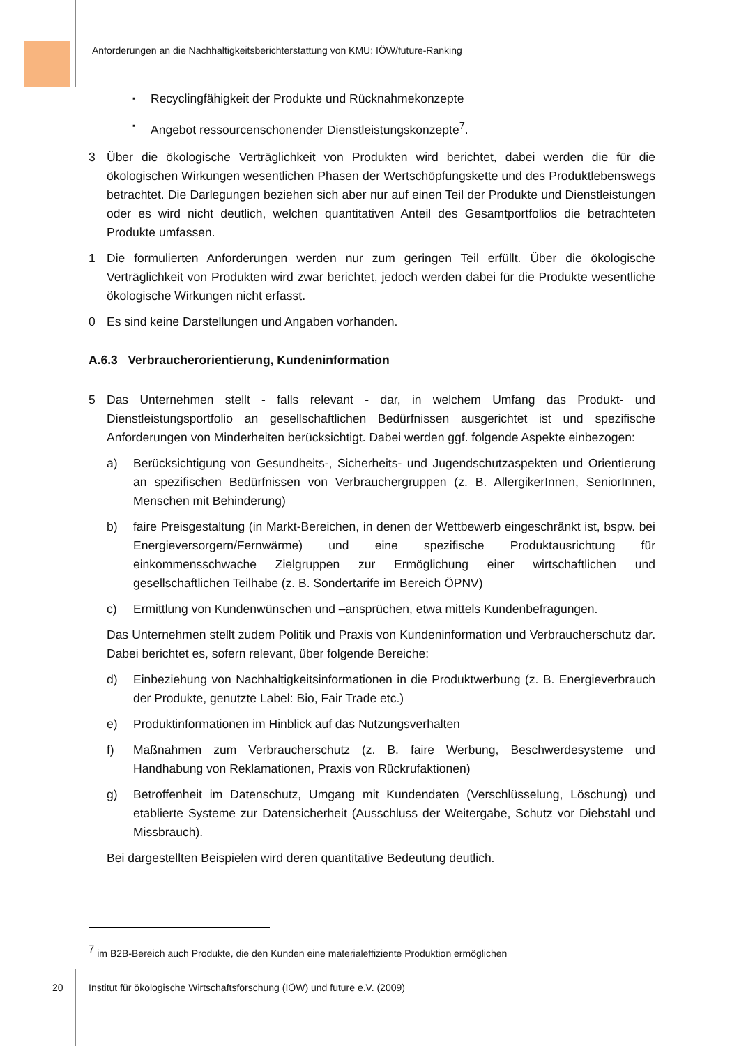Anforderungen an die Nachhaltigkeitsberichterstattung von KMU: IÖW/future-Ranking
▪ Recyclingfähigkeit der Produkte und Rücknahmekonzepte
▪ Angebot ressourcenschonender Dienstleistungskonzepte<sup>7</sup>.
3 Über die ökologische Verträglichkeit von Produkten wird berichtet, dabei werden die für die ökologischen Wirkungen wesentlichen Phasen der Wertschöpfungskette und des Produktlebenswegs betrachtet. Die Darlegungen beziehen sich aber nur auf einen Teil der Produkte und Dienstleistungen oder es wird nicht deutlich, welchen quantitativen Anteil des Gesamtportfolios die betrachteten Produkte umfassen.
1 Die formulierten Anforderungen werden nur zum geringen Teil erfüllt. Über die ökologische Verträglichkeit von Produkten wird zwar berichtet, jedoch werden dabei für die Produkte wesentliche ökologische Wirkungen nicht erfasst.
0 Es sind keine Darstellungen und Angaben vorhanden.
A.6.3 Verbraucherorientierung, Kundeninformation
5 Das Unternehmen stellt - falls relevant - dar, in welchem Umfang das Produkt- und Dienstleistungsportfolio an gesellschaftlichen Bedürfnissen ausgerichtet ist und spezifische Anforderungen von Minderheiten berücksichtigt. Dabei werden ggf. folgende Aspekte einbezogen:
a) Berücksichtigung von Gesundheits-, Sicherheits- und Jugendschutzaspekten und Orientierung an spezifischen Bedürfnissen von Verbrauchergruppen (z. B. AllergikerInnen, SeniorInnen, Menschen mit Behinderung)
b) faire Preisgestaltung (in Markt-Bereichen, in denen der Wettbewerb eingeschränkt ist, bspw. bei Energieversorgern/Fernwärme) und eine spezifische Produktausrichtung für einkommensschwache Zielgruppen zur Ermöglichung einer wirtschaftlichen und gesellschaftlichen Teilhabe (z. B. Sondertarife im Bereich ÖPNV)
c) Ermittlung von Kundenwünschen und –ansprüchen, etwa mittels Kundenbefragungen.
Das Unternehmen stellt zudem Politik und Praxis von Kundeninformation und Verbraucherschutz dar. Dabei berichtet es, sofern relevant, über folgende Bereiche:
d) Einbeziehung von Nachhaltigkeitsinformationen in die Produktwerbung (z. B. Energieverbrauch der Produkte, genutzte Label: Bio, Fair Trade etc.)
e) Produktinformationen im Hinblick auf das Nutzungsverhalten
f) Maßnahmen zum Verbraucherschutz (z. B. faire Werbung, Beschwerdesysteme und Handhabung von Reklamationen, Praxis von Rückrufaktionen)
g) Betroffenheit im Datenschutz, Umgang mit Kundendaten (Verschlüsselung, Löschung) und etablierte Systeme zur Datensicherheit (Ausschluss der Weitergabe, Schutz vor Diebstahl und Missbrauch).
Bei dargestellten Beispielen wird deren quantitative Bedeutung deutlich.
<sup>7</sup> im B2B-Bereich auch Produkte, die den Kunden eine materialeffiziente Produktion ermöglichen
20 Institut für ökologische Wirtschaftsforschung (IÖW) und future e.V. (2009)